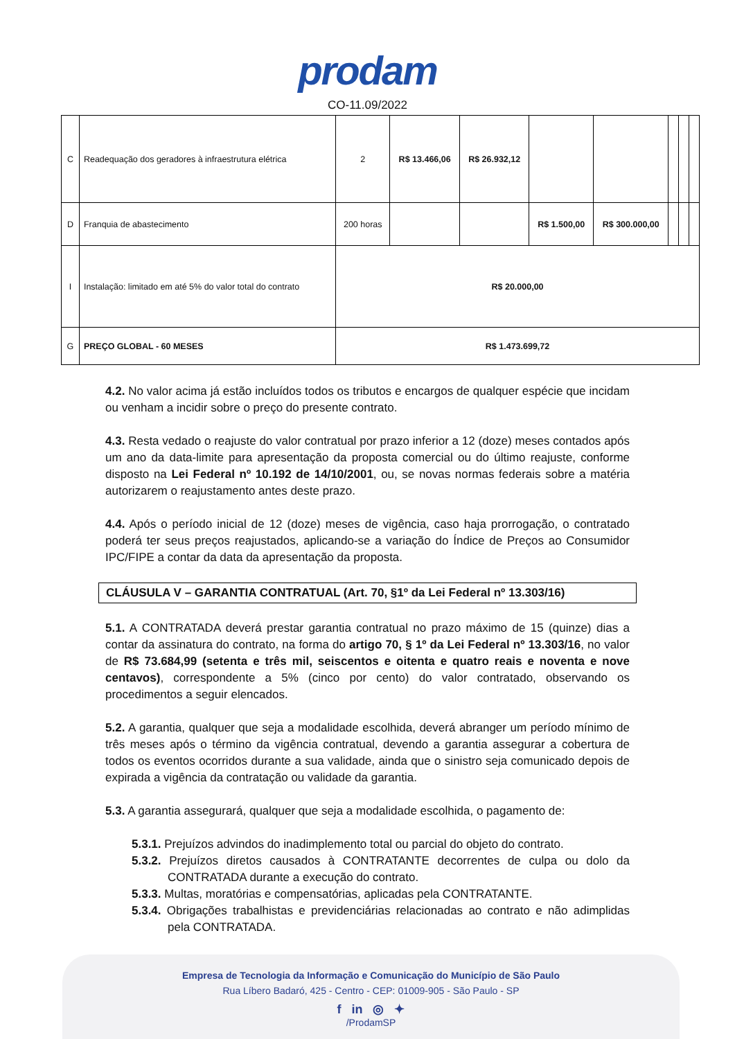prodam
CO-11.09/2022
| C | Readequação dos geradores à infraestrutura elétrica | 2 | R$ 13.466,06 | R$ 26.932,12 | | | | | |
| D | Franquia de abastecimento | 200 horas | | | R$ 1.500,00 | R$ 300.000,00 | | | |
| I | Instalação: limitado em até 5% do valor total do contrato | R$ 20.000,00 | | | | | | | |
| G | PREÇO GLOBAL - 60 MESES | R$ 1.473.699,72 | | | | | | | |
4.2. No valor acima já estão incluídos todos os tributos e encargos de qualquer espécie que incidam ou venham a incidir sobre o preço do presente contrato.
4.3. Resta vedado o reajuste do valor contratual por prazo inferior a 12 (doze) meses contados após um ano da data-limite para apresentação da proposta comercial ou do último reajuste, conforme disposto na Lei Federal nº 10.192 de 14/10/2001, ou, se novas normas federais sobre a matéria autorizarem o reajustamento antes deste prazo.
4.4. Após o período inicial de 12 (doze) meses de vigência, caso haja prorrogação, o contratado poderá ter seus preços reajustados, aplicando-se a variação do Índice de Preços ao Consumidor IPC/FIPE a contar da data da apresentação da proposta.
CLÁUSULA V – GARANTIA CONTRATUAL (Art. 70, §1º da Lei Federal nº 13.303/16)
5.1. A CONTRATADA deverá prestar garantia contratual no prazo máximo de 15 (quinze) dias a contar da assinatura do contrato, na forma do artigo 70, § 1º da Lei Federal nº 13.303/16, no valor de R$ 73.684,99 (setenta e três mil, seiscentos e oitenta e quatro reais e noventa e nove centavos), correspondente a 5% (cinco por cento) do valor contratado, observando os procedimentos a seguir elencados.
5.2. A garantia, qualquer que seja a modalidade escolhida, deverá abranger um período mínimo de três meses após o término da vigência contratual, devendo a garantia assegurar a cobertura de todos os eventos ocorridos durante a sua validade, ainda que o sinistro seja comunicado depois de expirada a vigência da contratação ou validade da garantia.
5.3. A garantia assegurará, qualquer que seja a modalidade escolhida, o pagamento de:
5.3.1. Prejuízos advindos do inadimplemento total ou parcial do objeto do contrato.
5.3.2. Prejuízos diretos causados à CONTRATANTE decorrentes de culpa ou dolo da CONTRATADA durante a execução do contrato.
5.3.3. Multas, moratórias e compensatórias, aplicadas pela CONTRATANTE.
5.3.4. Obrigações trabalhistas e previdenciárias relacionadas ao contrato e não adimplidas pela CONTRATADA.
Empresa de Tecnologia da Informação e Comunicação do Município de São Paulo
Rua Líbero Badaró, 425 - Centro - CEP: 01009-905 - São Paulo - SP
f in ◎ ✦
/ProdamSP